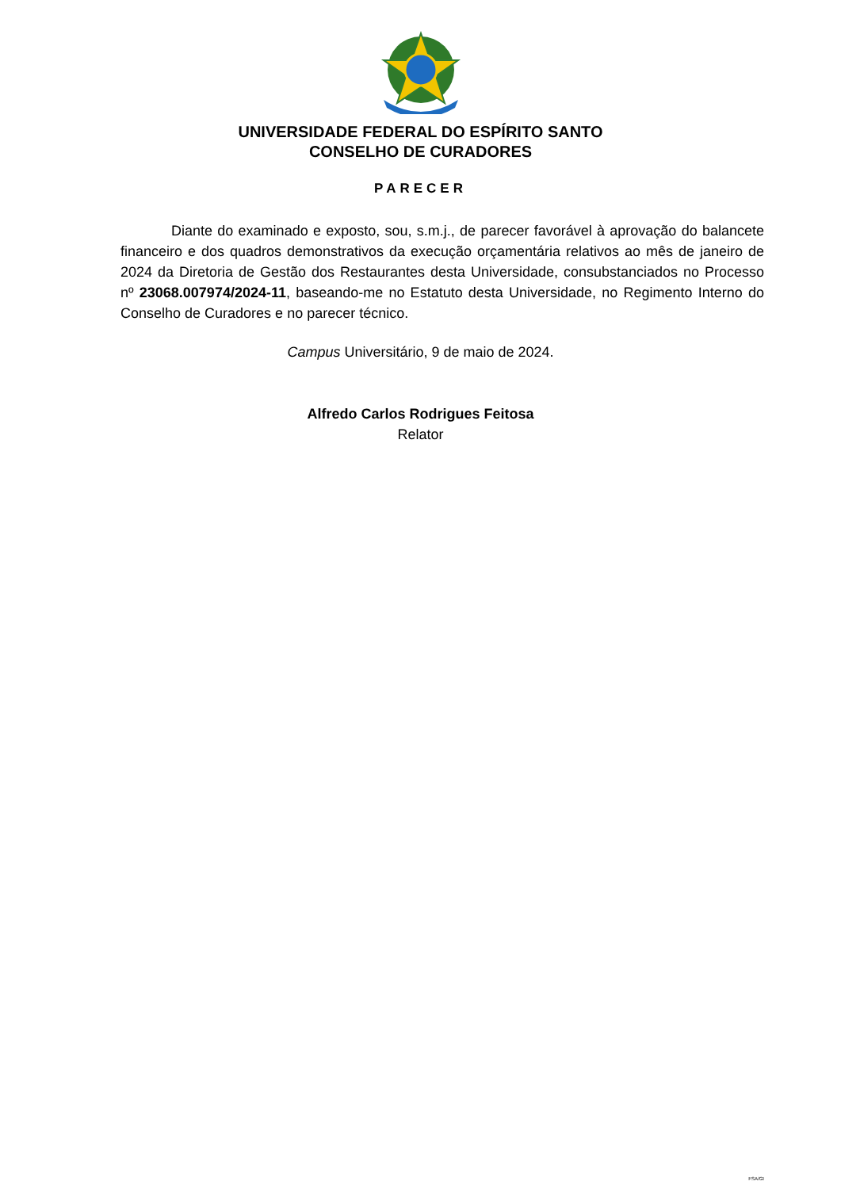UNIVERSIDADE FEDERAL DO ESPÍRITO SANTO
CONSELHO DE CURADORES
PARECER
Diante do examinado e exposto, sou, s.m.j., de parecer favorável à aprovação do balancete financeiro e dos quadros demonstrativos da execução orçamentária relativos ao mês de janeiro de 2024 da Diretoria de Gestão dos Restaurantes desta Universidade, consubstanciados no Processo nº 23068.007974/2024-11, baseando-me no Estatuto desta Universidade, no Regimento Interno do Conselho de Curadores e no parecer técnico.
Campus Universitário, 9 de maio de 2024.
Alfredo Carlos Rodrigues Feitosa
Relator
FSA/GI